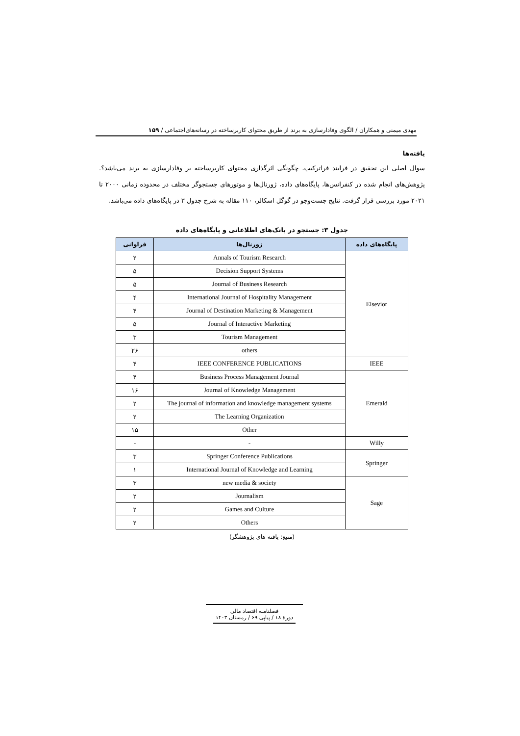مهدی میمنی و همکاران / الگوی وفادارسازی به برند از طریق محتوای کاربرساخته در رسانه‌های‌اجتماعی / ۱۵۹
یافته‌ها
سوال اصلی این تحقیق در فرایند فراترکیب، چگونگی اثرگذاری محتوای کاربرساخته بر وفادارسازی به برند می‌باشد؟. پژوهش‌های انجام شده در کنفرانس‌ها، پایگاه‌های داده، ژورنال‌ها و موتورهای جستجوگر مختلف در محدوده زمانی ۲۰۰۰ تا ۲۰۲۱ مورد بررسی قرار گرفت. نتایج جست‌وجو در گوگل اسکالر، ۱۱۰ مقاله به شرح جدول ۳ در پایگاه‌های داده می‌باشد.
جدول ۳: جستجو در بانک‌های اطلاعاتی و پایگاه‌های داده
| پایگاه‌های داده | ژورنال‌ها | فراوانی |
| --- | --- | --- |
| Elsevior | Annals of Tourism Research | ۲ |
| | Decision Support Systems | ۵ |
| | Journal of Business Research | ۵ |
| | International Journal of Hospitality Management | ۴ |
| | Journal of Destination Marketing & Management | ۴ |
| | Journal of Interactive Marketing | ۵ |
| | Tourism Management | ۳ |
| | others | ۲۶ |
| IEEE | IEEE CONFERENCE PUBLICATIONS | ۴ |
| Emerald | Business Process Management Journal | ۴ |
| | Journal of Knowledge Management | ۱۶ |
| | The journal of information and knowledge management systems | ۲ |
| | The Learning Organization | ۲ |
| | Other | ۱۵ |
| Willy | - | - |
| Springer | Springer Conference Publications | ۳ |
| | International Journal of Knowledge and Learning | ۱ |
| Sage | new media & society | ۳ |
| | Journalism | ۲ |
| | Games and Culture | ۲ |
| | Others | ۲ |
(منبع: یافته های پژوهشگر)
فصلنامـه اقتصاد مالی
دورهٔ ۱۸ / پیاپی ۶۹ / زمستان ۱۴۰۳